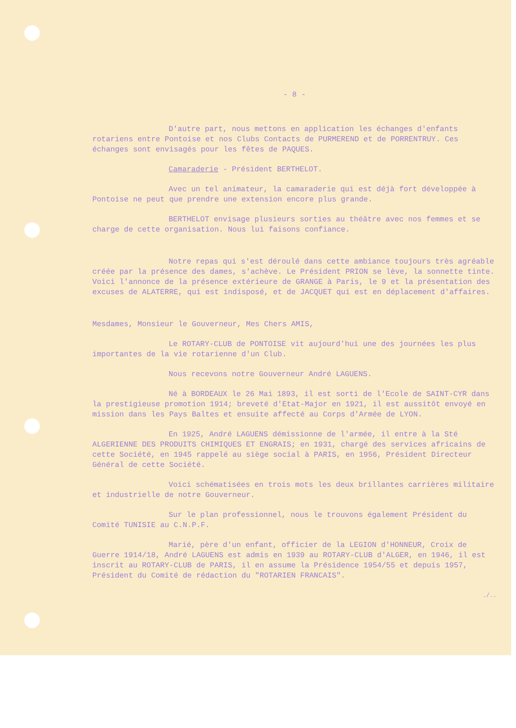- 8 -
D'autre part, nous mettons en application les échanges d'enfants rotariens entre Pontoise et nos Clubs Contacts de PURMEREND et de PORRENTRUY. Ces échanges sont envisagés pour les fêtes de PAQUES.
Camaraderie - Président BERTHELOT.
Avec un tel animateur, la camaraderie qui est déjà fort développée à Pontoise ne peut que prendre une extension encore plus grande.
BERTHELOT envisage plusieurs sorties au théâtre avec nos femmes et se charge de cette organisation. Nous lui faisons confiance.
Notre repas qui s'est déroulé dans cette ambiance toujours très agréable créée par la présence des dames, s'achève. Le Président PRION se lève, la sonnette tinte. Voici l'annonce de la présence extérieure de GRANGE à Paris, le 9 et la présentation des excuses de ALATERRE, qui est indisposé, et de JACQUET qui est en déplacement d'affaires.
Mesdames, Monsieur le Gouverneur, Mes Chers AMIS,
Le ROTARY-CLUB de PONTOISE vit aujourd'hui une des journées les plus importantes de la vie rotarienne d'un Club.
Nous recevons notre Gouverneur André LAGUENS.
Né à BORDEAUX le 26 Mai 1893, il est sorti de l'Ecole de SAINT-CYR dans la prestigieuse promotion 1914; breveté d'Etat-Major en 1921, il est aussitôt envoyé en mission dans les Pays Baltes et ensuite affecté au Corps d'Armée de LYON.
En 1925, André LAGUENS démissionne de l'armée, il entre à la Sté ALGERIENNE DES PRODUITS CHIMIQUES ET ENGRAIS; en 1931, chargé des services africains de cette Société, en 1945 rappelé au siège social à PARIS, en 1956, Président Directeur Général de cette Société.
Voici schématisées en trois mots les deux brillantes carrières militaire et industrielle de notre Gouverneur.
Sur le plan professionnel, nous le trouvons également Président du Comité TUNISIE au C.N.P.F.
Marié, père d'un enfant, officier de la LEGION d'HONNEUR, Croix de Guerre 1914/18, André LAGUENS est admis en 1939 au ROTARY-CLUB d'ALGER, en 1946, il est inscrit au ROTARY-CLUB de PARIS, il en assume la Présidence 1954/55 et depuis 1957, Président du Comité de rédaction du "ROTARIEN FRANCAIS".
./..